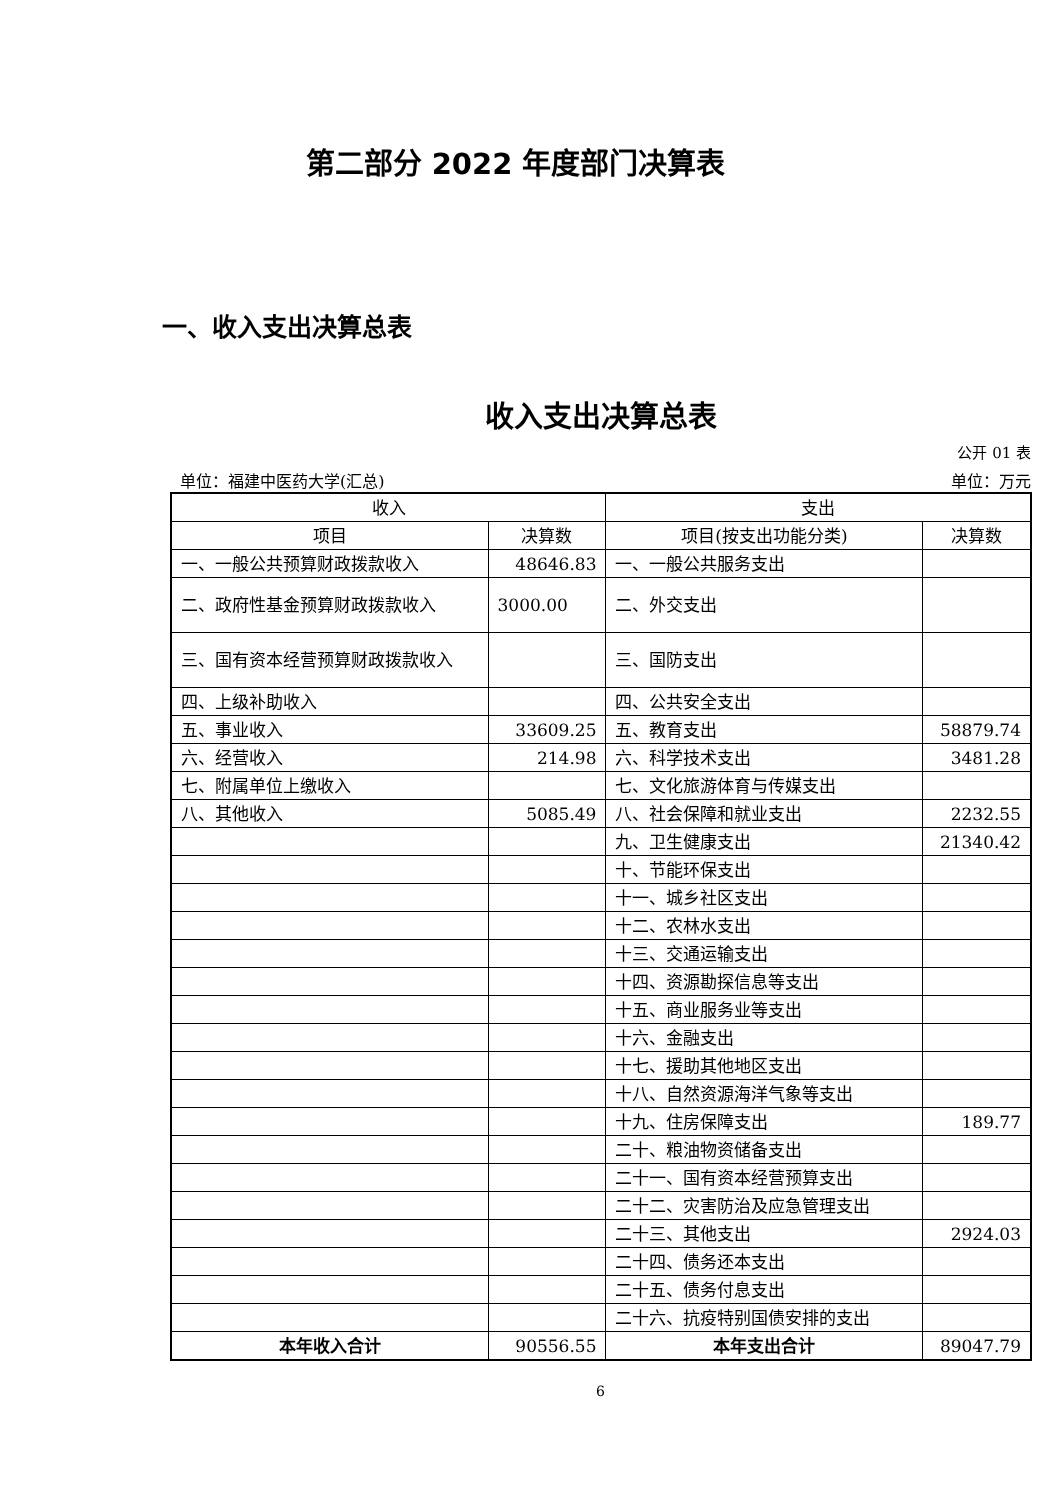第二部分 2022 年度部门决算表
一、收入支出决算总表
收入支出决算总表
公开 01 表
单位：福建中医药大学(汇总) 单位：万元
| 收入 | | 支出 | |
| --- | --- | --- | --- |
| 项目 | 决算数 | 项目(按支出功能分类) | 决算数 |
| 一、一般公共预算财政拨款收入 | 48646.83 | 一、一般公共服务支出 | |
| 二、政府性基金预算财政拨款收入 | 3000.00 | 二、外交支出 | |
| 三、国有资本经营预算财政拨款收入 | | 三、国防支出 | |
| 四、上级补助收入 | | 四、公共安全支出 | |
| 五、事业收入 | 33609.25 | 五、教育支出 | 58879.74 |
| 六、经营收入 | 214.98 | 六、科学技术支出 | 3481.28 |
| 七、附属单位上缴收入 | | 七、文化旅游体育与传媒支出 | |
| 八、其他收入 | 5085.49 | 八、社会保障和就业支出 | 2232.55 |
| | | 九、卫生健康支出 | 21340.42 |
| | | 十、节能环保支出 | |
| | | 十一、城乡社区支出 | |
| | | 十二、农林水支出 | |
| | | 十三、交通运输支出 | |
| | | 十四、资源勘探信息等支出 | |
| | | 十五、商业服务业等支出 | |
| | | 十六、金融支出 | |
| | | 十七、援助其他地区支出 | |
| | | 十八、自然资源海洋气象等支出 | |
| | | 十九、住房保障支出 | 189.77 |
| | | 二十、粮油物资储备支出 | |
| | | 二十一、国有资本经营预算支出 | |
| | | 二十二、灾害防治及应急管理支出 | |
| | | 二十三、其他支出 | 2924.03 |
| | | 二十四、债务还本支出 | |
| | | 二十五、债务付息支出 | |
| | | 二十六、抗疫特别国债安排的支出 | |
| 本年收入合计 | 90556.55 | 本年支出合计 | 89047.79 |
6